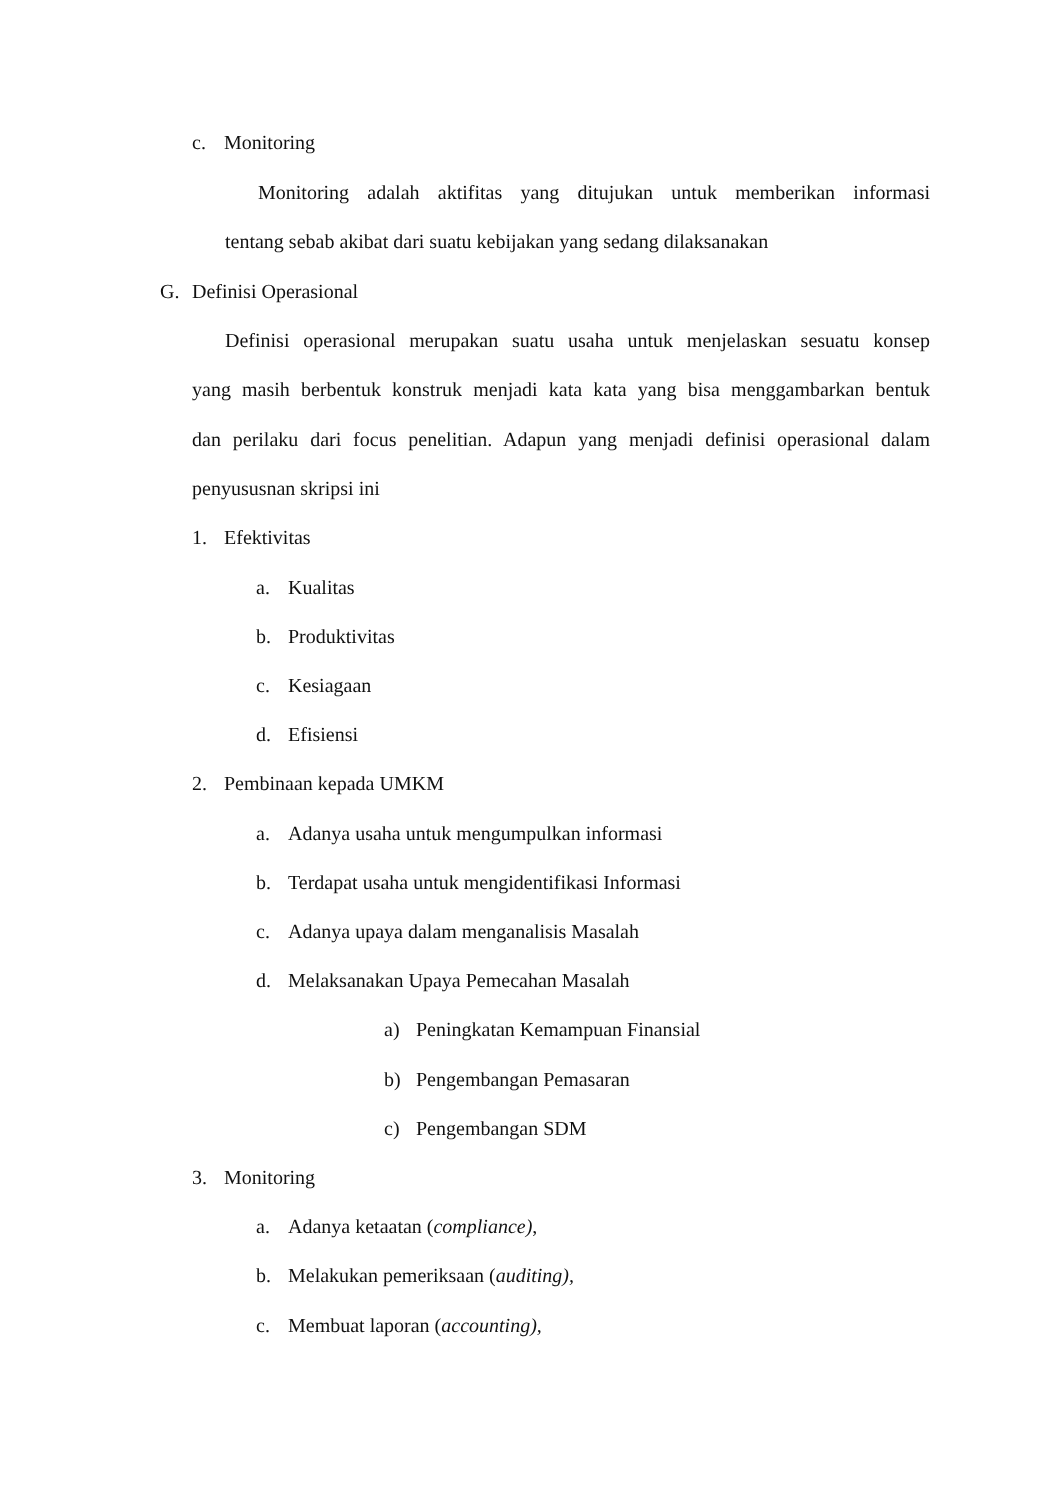c. Monitoring
Monitoring adalah aktifitas yang ditujukan untuk memberikan informasi
tentang sebab akibat dari suatu kebijakan yang sedang dilaksanakan
G. Definisi Operasional
Definisi operasional merupakan suatu usaha untuk menjelaskan sesuatu konsep
yang masih berbentuk konstruk menjadi kata kata yang bisa menggambarkan bentuk
dan perilaku dari focus penelitian. Adapun yang menjadi definisi operasional dalam
penyususnan skripsi ini
1. Efektivitas
a. Kualitas
b. Produktivitas
c. Kesiagaan
d. Efisiensi
2. Pembinaan kepada UMKM
a. Adanya usaha untuk mengumpulkan informasi
b. Terdapat usaha untuk mengidentifikasi Informasi
c. Adanya upaya dalam menganalisis Masalah
d. Melaksanakan Upaya Pemecahan Masalah
a) Peningkatan Kemampuan Finansial
b) Pengembangan Pemasaran
c) Pengembangan SDM
3. Monitoring
a. Adanya ketaatan (compliance),
b. Melakukan pemeriksaan (auditing),
c. Membuat laporan (accounting),